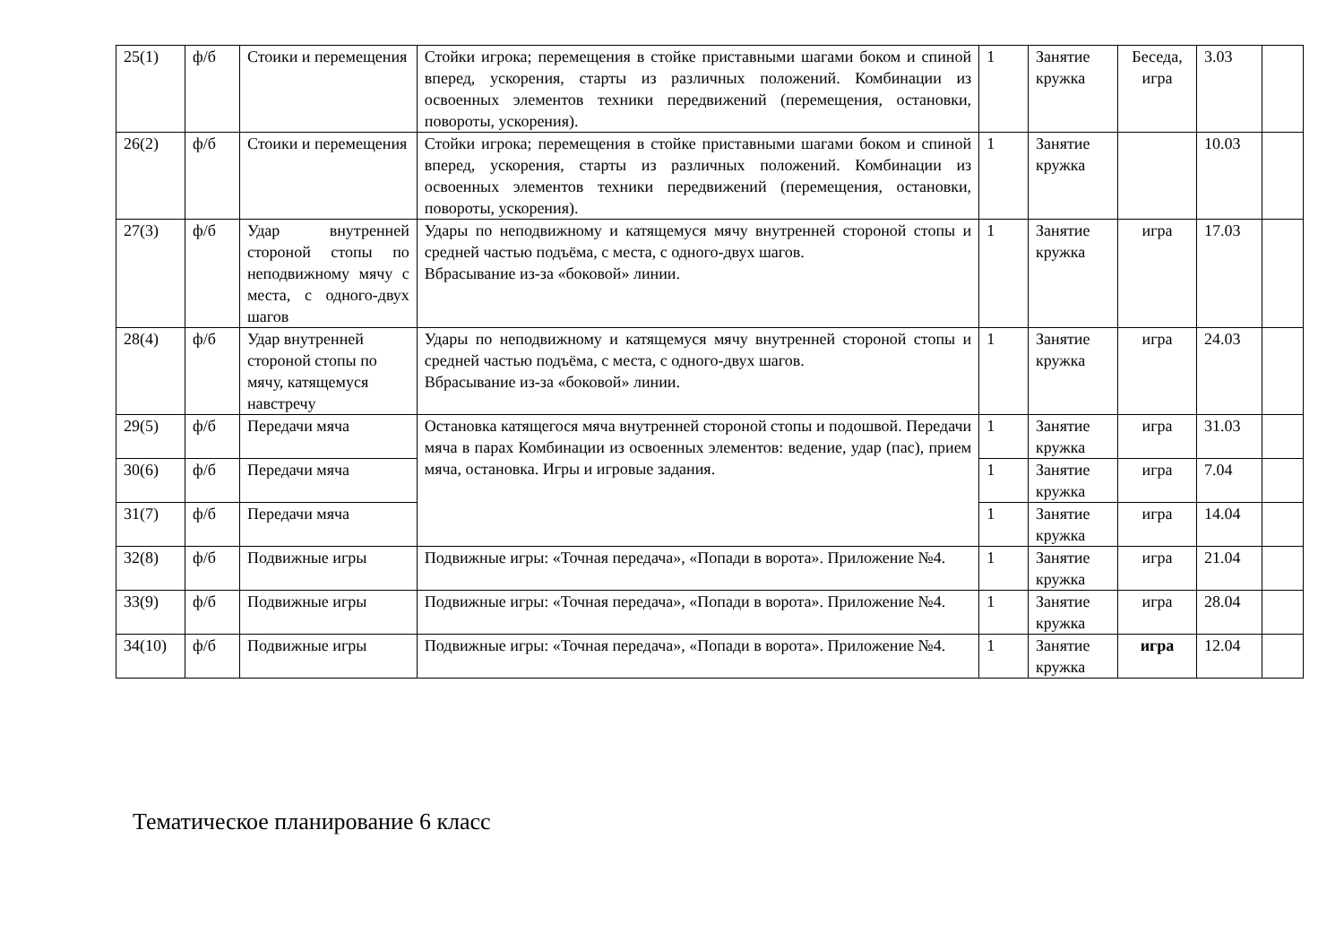| 25(1) | ф/б | Стоики и перемещения | Стойки игрока; перемещения в стойке приставными шагами боком и спиной вперед, ускорения, старты из различных положений. Комбинации из освоенных элементов техники передвижений (перемещения, остановки, повороты, ускорения). | 1 | Занятие кружка | Беседа, игра | 3.03 | |
| 26(2) | ф/б | Стоики и перемещения | Стойки игрока; перемещения в стойке приставными шагами боком и спиной вперед, ускорения, старты из различных положений. Комбинации из освоенных элементов техники передвижений (перемещения, остановки, повороты, ускорения). | 1 | Занятие кружка | | 10.03 | |
| 27(3) | ф/б | Удар внутренней стороной стопы по неподвижному мячу с места, с одного-двух шагов | Удары по неподвижному и катящемуся мячу внутренней стороной стопы и средней частью подъёма, с места, с одного-двух шагов. Вбрасывание из-за «боковой» линии. | 1 | Занятие кружка | игра | 17.03 | |
| 28(4) | ф/б | Удар внутренней стороной стопы по мячу, катящемуся навстречу | Удары по неподвижному и катящемуся мячу внутренней стороной стопы и средней частью подъёма, с места, с одного-двух шагов. Вбрасывание из-за «боковой» линии. | 1 | Занятие кружка | игра | 24.03 | |
| 29(5) | ф/б | Передачи мяча | Остановка катящегося мяча внутренней стороной стопы и подошвой. Передачи мяча в парах Комбинации из освоенных элементов: ведение, удар (пас), прием мяча, остановка. Игры и игровые задания. | 1 | Занятие кружка | игра | 31.03 | |
| 30(6) | ф/б | Передачи мяча | | 1 | Занятие кружка | игра | 7.04 | |
| 31(7) | ф/б | Передачи мяча | | 1 | Занятие кружка | игра | 14.04 | |
| 32(8) | ф/б | Подвижные игры | Подвижные игры: «Точная передача», «Попади в ворота». Приложение №4. | 1 | Занятие кружка | игра | 21.04 | |
| 33(9) | ф/б | Подвижные игры | Подвижные игры: «Точная передача», «Попади в ворота». Приложение №4. | 1 | Занятие кружка | игра | 28.04 | |
| 34(10) | ф/б | Подвижные игры | Подвижные игры: «Точная передача», «Попади в ворота». Приложение №4. | 1 | Занятие кружка | игра | 12.04 | |
Тематическое планирование 6 класс